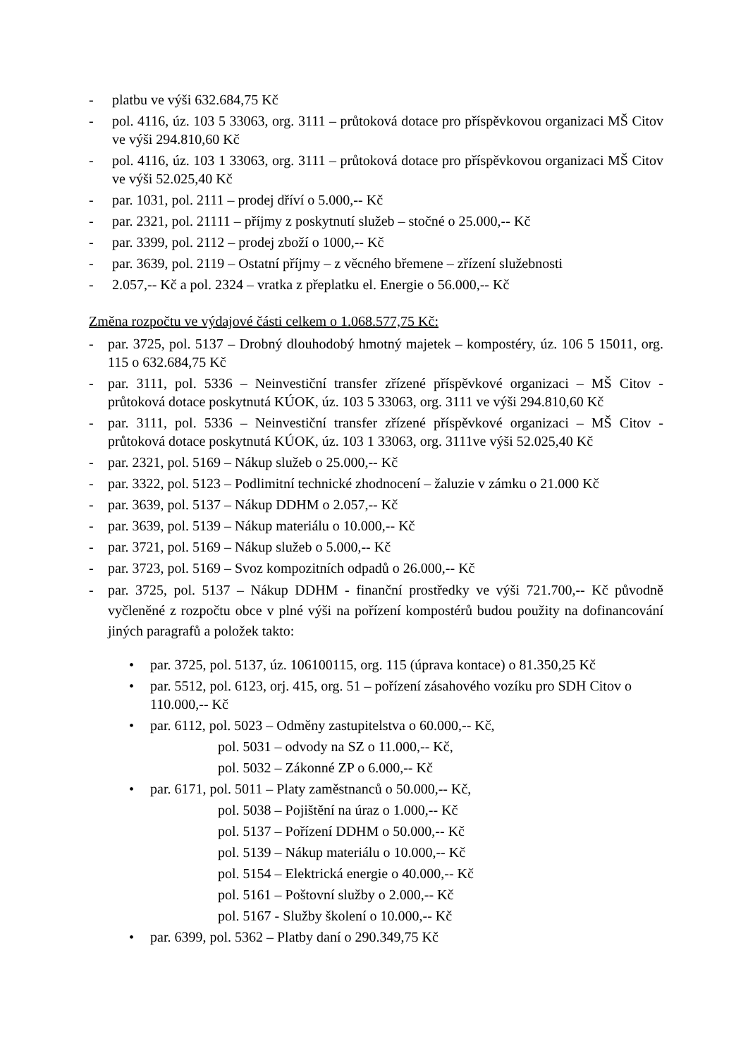- platbu ve výši 632.684,75 Kč
- pol. 4116, úz. 103 5 33063, org. 3111 – průtoková dotace pro příspěvkovou organizaci MŠ Citov ve výši 294.810,60 Kč
- pol. 4116, úz. 103 1 33063, org. 3111 – průtoková dotace pro příspěvkovou organizaci MŠ Citov ve výši 52.025,40 Kč
- par. 1031, pol. 2111 – prodej dříví o 5.000,-- Kč
- par. 2321, pol. 21111 – příjmy z poskytnutí služeb – stočné o 25.000,-- Kč
- par. 3399, pol. 2112 – prodej zboží o 1000,-- Kč
- par. 3639, pol. 2119 – Ostatní příjmy – z věcného břemene – zřízení služebnosti
- 2.057,-- Kč a pol. 2324 – vratka z přeplatku el. Energie o 56.000,-- Kč
Změna rozpočtu ve výdajové části celkem o 1.068.577,75 Kč:
- par. 3725, pol. 5137 – Drobný dlouhodobý hmotný majetek – kompostéry, úz. 106 5 15011, org. 115 o 632.684,75 Kč
- par. 3111, pol. 5336 – Neinvestiční transfer zřízené příspěvkové organizaci – MŠ Citov - průtoková dotace poskytnutá KÚOK, úz. 103 5 33063, org. 3111 ve výši 294.810,60 Kč
- par. 3111, pol. 5336 – Neinvestiční transfer zřízené příspěvkové organizaci – MŠ Citov - průtoková dotace poskytnutá KÚOK, úz. 103 1 33063, org. 3111ve výši 52.025,40 Kč
- par. 2321, pol. 5169 – Nákup služeb o 25.000,-- Kč
- par. 3322, pol. 5123 – Podlimitní technické zhodnocení – žaluzie v zámku o 21.000 Kč
- par. 3639, pol. 5137 – Nákup DDHM o 2.057,-- Kč
- par. 3639, pol. 5139 – Nákup materiálu o 10.000,-- Kč
- par. 3721, pol. 5169 – Nákup služeb o 5.000,-- Kč
- par. 3723, pol. 5169 – Svoz kompozitních odpadů o 26.000,-- Kč
- par. 3725, pol. 5137 – Nákup DDHM - finanční prostředky ve výši 721.700,-- Kč původně vyčleněné z rozpočtu obce v plné výši na pořízení kompostérů budou použity na dofinancování jiných paragrafů a položek takto:
• par. 3725, pol. 5137, úz. 106100115, org. 115 (úprava kontace) o 81.350,25 Kč
• par. 5512, pol. 6123, orj. 415, org. 51 – pořízení zásahového vozíku pro SDH Citov o 110.000,-- Kč
• par. 6112, pol. 5023 – Odměny zastupitelstva o 60.000,-- Kč,
pol. 5031 – odvody na SZ o 11.000,-- Kč,
pol. 5032 – Zákonné ZP o 6.000,-- Kč
• par. 6171, pol. 5011 – Platy zaměstnanců o 50.000,-- Kč,
pol. 5038 – Pojištění na úraz o 1.000,-- Kč
pol. 5137 – Pořízení DDHM o 50.000,-- Kč
pol. 5139 – Nákup materiálu o 10.000,-- Kč
pol. 5154 – Elektrická energie o 40.000,-- Kč
pol. 5161 – Poštovní služby o 2.000,-- Kč
pol. 5167 - Služby školení o 10.000,-- Kč
• par. 6399, pol. 5362 – Platby daní o 290.349,75 Kč